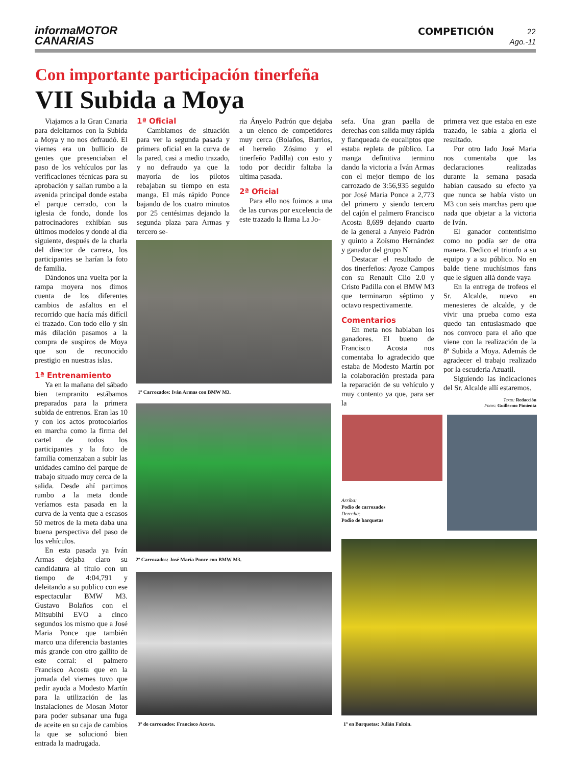informaMOTOR
CANARIAS
COMPETICIÓN
22
Ago.-11
Con importante participación tinerfeña
VII Subida a Moya
Viajamos a la Gran Canaria para deleitarnos con la Subida a Moya y no nos defraudó. El viernes era un bullicio de gentes que presenciaban el paso de los vehículos por las verificaciones técnicas para su aprobación y salían rumbo a la avenida principal donde estaba el parque cerrado, con la iglesia de fondo, donde los patrocinadores exhibían sus últimos modelos y donde al día siguiente, después de la charla del director de carrera, los participantes se harían la foto de familia.
Dándonos una vuelta por la rampa moyera nos dimos cuenta de los diferentes cambios de asfaltos en el recorrido que hacía más difícil el trazado. Con todo ello y sin más dilación pasamos a la compra de suspiros de Moya que son de reconocido prestigio en nuestras islas.
1ª Entrenamiento
Ya en la mañana del sábado bien tempranito estábamos preparados para la primera subida de entrenos. Eran las 10 y con los actos protocolarios en marcha como la firma del cartel de todos los participantes y la foto de familia comenzaban a subir las unidades camino del parque de trabajo situado muy cerca de la salida. Desde ahí partimos rumbo a la meta donde veríamos esta pasada en la curva de la venta que a escasos 50 metros de la meta daba una buena perspectiva del paso de los vehículos.
En esta pasada ya Iván Armas dejaba claro su candidatura al titulo con un tiempo de 4:04,791 y deleitando a su publico con ese espectacular BMW M3. Gustavo Bolaños con el Mitsubihi EVO a cinco segundos los mismo que a José Maria Ponce que también marco una diferencia bastantes más grande con otro gallito de este corral: el palmero Francisco Acosta que en la jornada del viernes tuvo que pedir ayuda a Modesto Martín para la utilización de las instalaciones de Mosan Motor para poder subsanar una fuga de aceite en su caja de cambios la que se solucionó bien entrada la madrugada.
1ª Oficial
Cambiamos de situación para ver la segunda pasada y primera oficial en la curva de la pared, casi a medio trazado, y no defraudo ya que la mayoría de los pilotos rebajaban su tiempo en esta manga. El más rápido Ponce bajando de los cuatro minutos por 25 centésimas dejando la segunda plaza para Armas y tercero se-
ria Ányelo Padrón que dejaba a un elenco de competidores muy cerca (Bolaños, Barrios, el herreño Zósimo y el tinerfeño Padilla) con esto y todo por decidir faltaba la ultima pasada.
2ª Oficial
Para ello nos fuimos a una de las curvas por excelencia de este trazado la llama La Jo-
sefa. Una gran paella de derechas con salida muy rápida y flanqueada de eucaliptos que estaba repleta de público. La manga definitiva termino dando la victoria a Iván Armas con el mejor tiempo de los carrozado de 3:56,935 seguido por José Maria Ponce a 2,773 del primero y siendo tercero del cajón el palmero Francisco Acosta 8,699 dejando cuarto de la general a Anyelo Padrón y quinto a Zoísmo Hernández y ganador del grupo N
Destacar el resultado de dos tinerfeños: Ayoze Campos con su Renault Clio 2.0 y Cristo Padilla con el BMW M3 que terminaron séptimo y octavo respectivamente.
Comentarios
En meta nos hablaban los ganadores. El bueno de Francisco Acosta nos comentaba lo agradecido que estaba de Modesto Martín por la colaboración prestada para la reparación de su vehículo y muy contento ya que, para ser la
primera vez que estaba en este trazado, le sabía a gloria el resultado.
Por otro lado José Maria nos comentaba que las declaraciones realizadas durante la semana pasada habían causado su efecto ya que nunca se había visto un M3 con seis marchas pero que nada que objetar a la victoria de Iván.
El ganador contentísimo como no podía ser de otra manera. Dedico el triunfo a su equipo y a su público. No en balde tiene muchísimos fans que le siguen allá donde vaya
En la entrega de trofeos el Sr. Alcalde, nuevo en menesteres de alcalde, y de vivir una prueba como esta quedo tan entusiasmado que nos convoco para el año que viene con la realización de la 8ª Subida a Moya. Además de agradecer el trabajo realizado por la escudería Azuatil.
Siguiendo las indicaciones del Sr. Alcalde allí estaremos.
Texto: Redacción
Fotos: Guillermo Pimienta
1º Carrozados: Iván Armas con BMW M3.
2º Carrozados: José María Ponce con BMW M3.
3º de carrozados: Francisco Acosta.
Arriba:
Podio de carrozados
Derecha:
Podio de barquetas
1º en Barquetas: Julián Falcón.